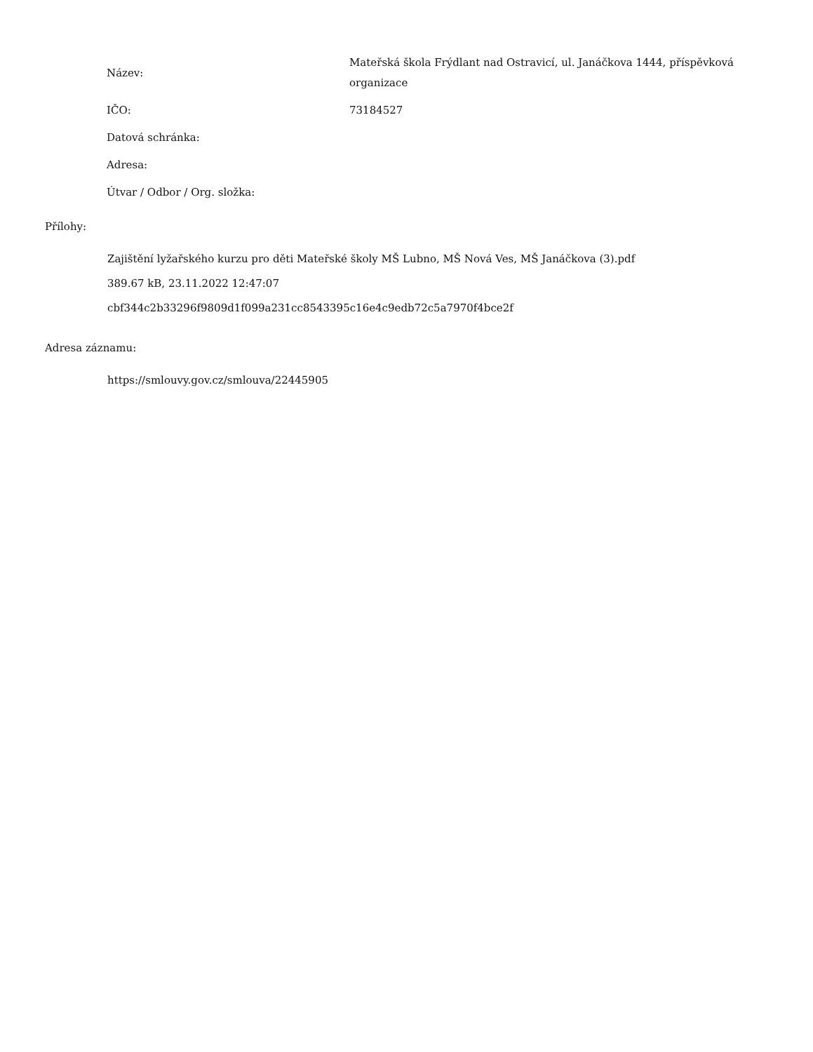| Název: | Mateřská škola Frýdlant nad Ostravicí, ul. Janáčkova 1444, příspěvková organizace |
| IČO: | 73184527 |
| Datová schránka: | |
| Adresa: | |
| Útvar / Odbor / Org. složka: | |
Přílohy:
Zajištění lyžařského kurzu pro děti Mateřské školy MŠ Lubno, MŠ Nová Ves, MŠ Janáčkova (3).pdf
389.67 kB, 23.11.2022 12:47:07
cbf344c2b33296f9809d1f099a231cc8543395c16e4c9edb72c5a7970f4bce2f
Adresa záznamu:
https://smlouvy.gov.cz/smlouva/22445905